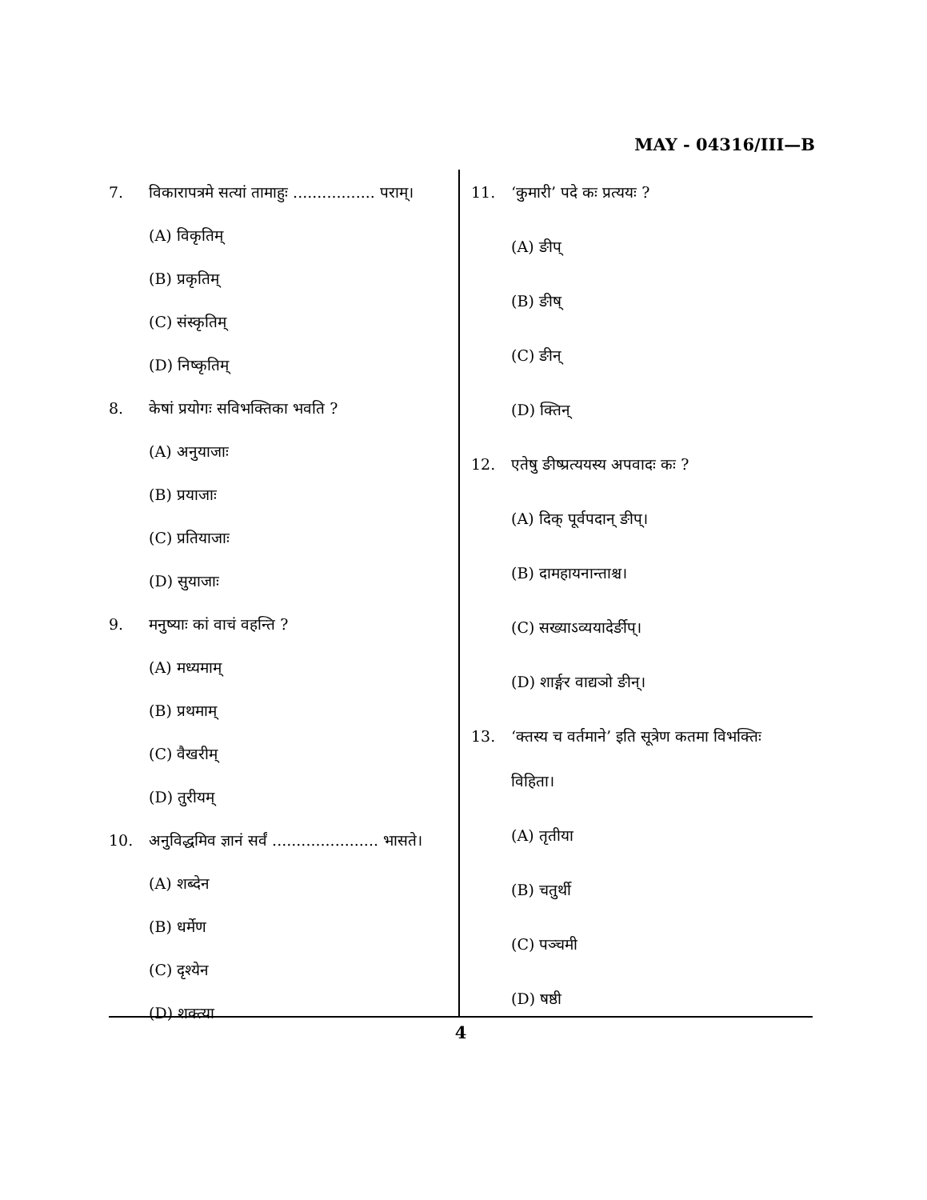MAY - 04316/III—B
7. विकारापत्रमे सत्यां तामाहुः ................. पराम्।
(A) विकृतिम्
(B) प्रकृतिम्
(C) संस्कृतिम्
(D) निष्कृतिम्
8. केषां प्रयोगः सविभक्तिका भवति ?
(A) अनुयाजाः
(B) प्रयाजाः
(C) प्रतियाजाः
(D) सुयाजाः
9. मनुष्याः कां वाचं वहन्ति ?
(A) मध्यमाम्
(B) प्रथमाम्
(C) वैखरीम्
(D) तुरीयम्
10. अनुविद्धमिव ज्ञानं सर्वं ...................... भासते।
(A) शब्देन
(B) धर्मेण
(C) दृश्येन
(D) शक्त्या
11. ‘कुमारी’ पदे कः प्रत्ययः ?
(A) ङीप्
(B) ङीष्
(C) ङीन्
(D) क्तिन्
12. एतेषु ङीष्प्रत्ययस्य अपवादः कः ?
(A) दिक् पूर्वपदान् ङीप्।
(B) दामहायनान्ताश्च।
(C) सख्याऽव्ययादेर्ङीप्।
(D) शार्ङ्गर वाद्यञो ङीन्।
13. ‘क्तस्य च वर्तमाने’ इति सूत्रेण कतमा विभक्तिः
विहिता।
(A) तृतीया
(B) चतुर्थी
(C) पञ्चमी
(D) षष्ठी
4